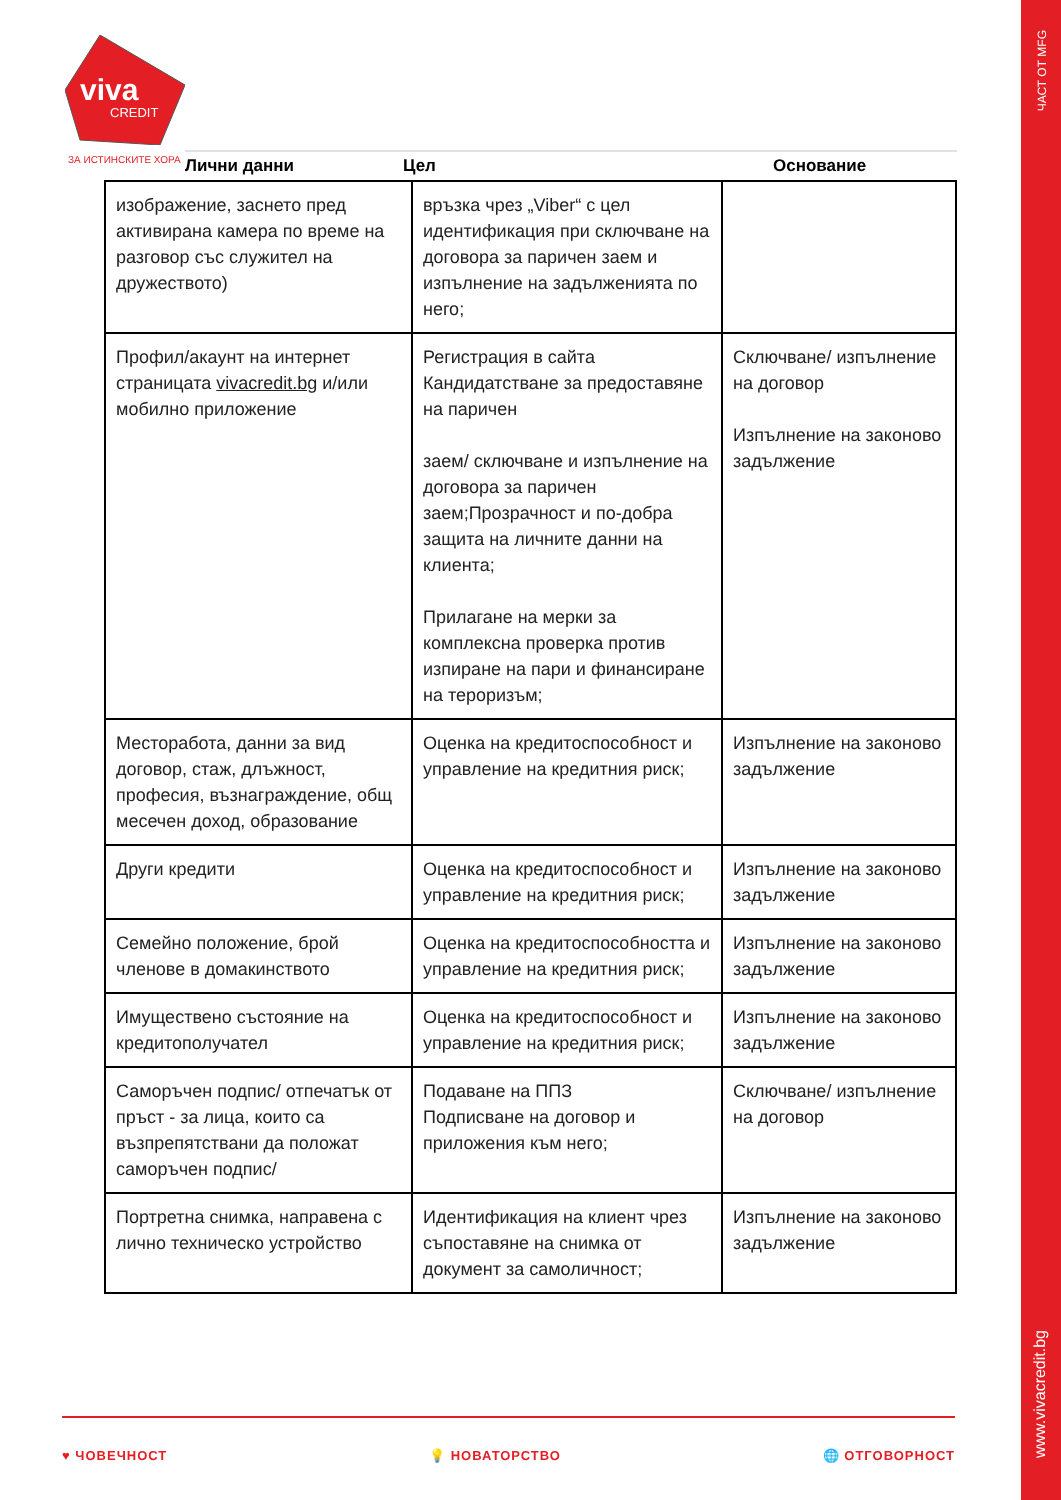ЧАСТ ОТ MFG
www.vivacredit.bg
viva
CREDIT
ЗА ИСТИНСКИТЕ ХОРА Лични данни Цел Основание
| изображение, заснето пред активирана камера по време на разговор със служител на дружеството) | връзка чрез „Viber“ с цел идентификация при сключване на договора за паричен заем и изпълнение на задълженията по него; | |
| Профил/акаунт на интернет страницата vivacredit.bg и/или мобилно приложение | Регистрация в сайта Кандидатстване за предоставяне на паричен заем/ сключване и изпълнение на договора за паричен заем;Прозрачност и по-добра защита на личните данни на клиента; Прилагане на мерки за комплексна проверка против изпиране на пари и финансиране на тероризъм; | Сключване/ изпълнение на договор Изпълнение на законово задължение |
| Месторабота, данни за вид договор, стаж, длъжност, професия, възнаграждение, общ месечен доход, образование | Оценка на кредитоспособност и управление на кредитния риск; | Изпълнение на законово задължение |
| Други кредити | Оценка на кредитоспособност и управление на кредитния риск; | Изпълнение на законово задължение |
| Семейно положение, брой членове в домакинството | Оценка на кредитоспособността и управление на кредитния риск; | Изпълнение на законово задължение |
| Имуществено състояние на кредитополучател | Оценка на кредитоспособност и управление на кредитния риск; | Изпълнение на законово задължение |
| Саморъчен подпис/ отпечатък от пръст - за лица, които са възпрепятствани да положат саморъчен подпис/ | Подаване на ППЗ Подписване на договор и приложения към него; | Сключване/ изпълнение на договор |
| Портретна снимка, направена с лично техническо устройство | Идентификация на клиент чрез съпоставяне на снимка от документ за самоличност; | Изпълнение на законово задължение |
♥ ЧОВЕЧНОСТ 💡 НОВАТОРСТВО 🌐 ОТГОВОРНОСТ